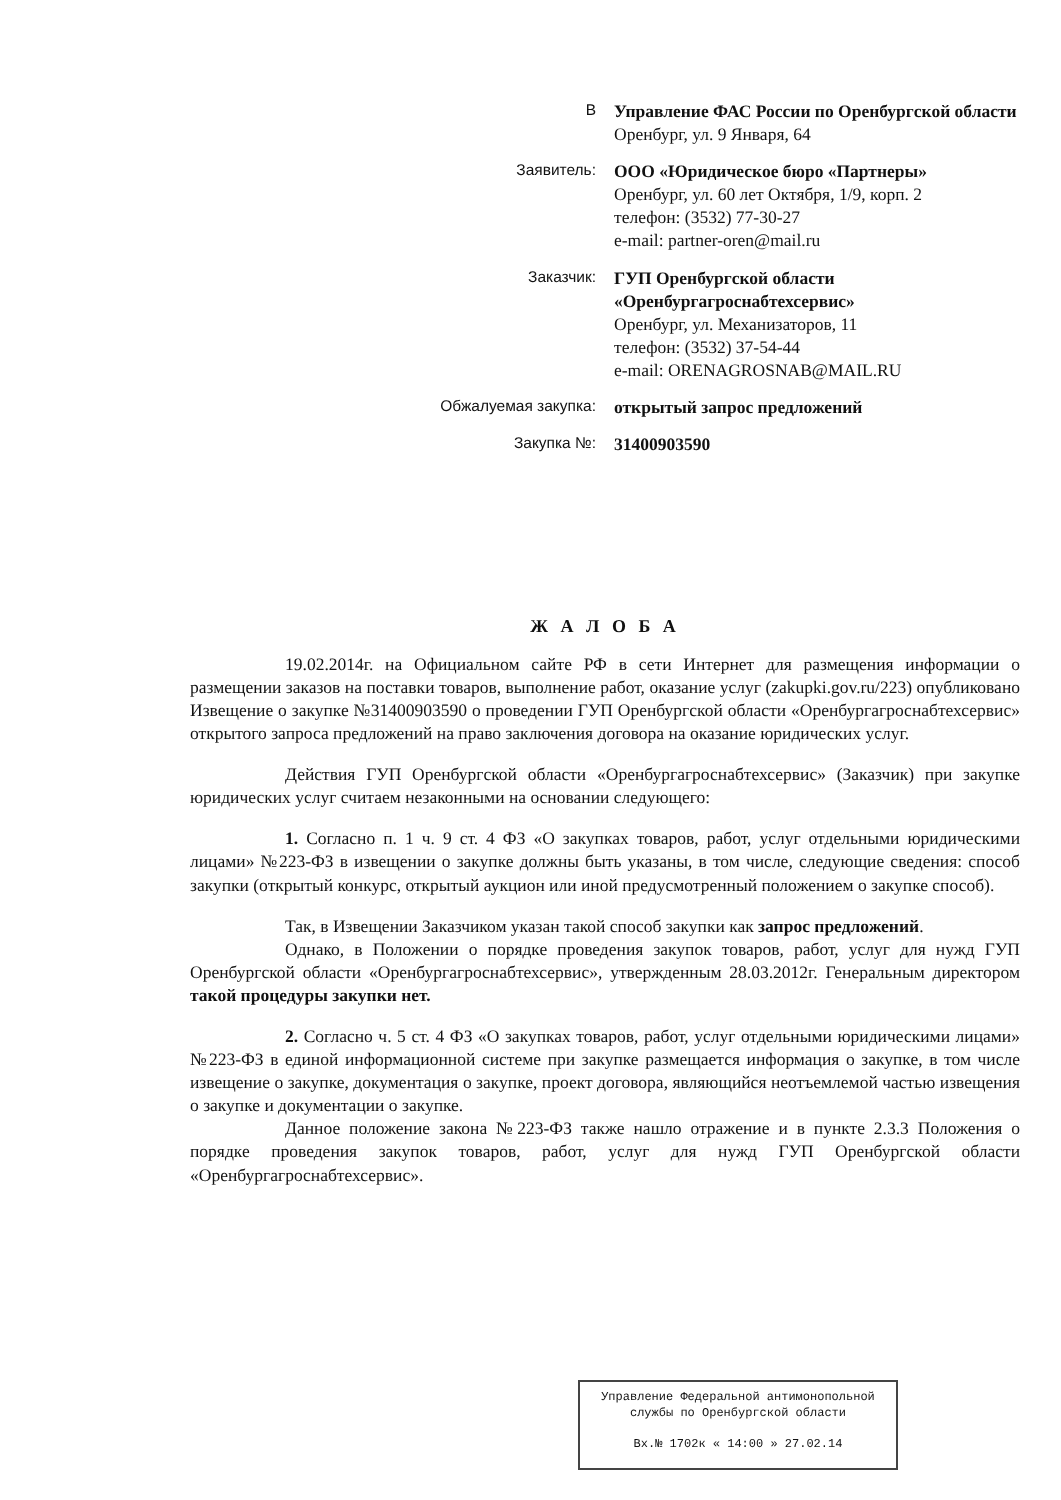В Управление ФАС России по Оренбургской области
Оренбург, ул. 9 Января, 64
Заявитель: ООО «Юридическое бюро «Партнеры»
Оренбург, ул. 60 лет Октября, 1/9, корп. 2
телефон: (3532) 77-30-27
e-mail: partner-oren@mail.ru
Заказчик: ГУП Оренбургской области «Оренбургагроснабтехсервис»
Оренбург, ул. Механизаторов, 11
телефон: (3532) 37-54-44
e-mail: ORENAGROSNAB@MAIL.RU
Обжалуемая закупка: открытый запрос предложений
Закупка №: 31400903590
Ж А Л О Б А
19.02.2014г. на Официальном сайте РФ в сети Интернет для размещения информации о размещении заказов на поставки товаров, выполнение работ, оказание услуг (zakupki.gov.ru/223) опубликовано Извещение о закупке №31400903590 о проведении ГУП Оренбургской области «Оренбургагроснабтехсервис» открытого запроса предложений на право заключения договора на оказание юридических услуг.
Действия ГУП Оренбургской области «Оренбургагроснабтехсервис» (Заказчик) при закупке юридических услуг считаем незаконными на основании следующего:
1. Согласно п. 1 ч. 9 ст. 4 ФЗ «О закупках товаров, работ, услуг отдельными юридическими лицами» №223-ФЗ в извещении о закупке должны быть указаны, в том числе, следующие сведения: способ закупки (открытый конкурс, открытый аукцион или иной предусмотренный положением о закупке способ).
Так, в Извещении Заказчиком указан такой способ закупки как запрос предложений.
Однако, в Положении о порядке проведения закупок товаров, работ, услуг для нужд ГУП Оренбургской области «Оренбургагроснабтехсервис», утвержденным 28.03.2012г. Генеральным директором такой процедуры закупки нет.
2. Согласно ч. 5 ст. 4 ФЗ «О закупках товаров, работ, услуг отдельными юридическими лицами» №223-ФЗ в единой информационной системе при закупке размещается информация о закупке, в том числе извещение о закупке, документация о закупке, проект договора, являющийся неотъемлемой частью извещения о закупке и документации о закупке.
Данное положение закона №223-ФЗ также нашло отражение и в пункте 2.3.3 Положения о порядке проведения закупок товаров, работ, услуг для нужд ГУП Оренбургской области «Оренбургагроснабтехсервис».
Управление Федеральной антимонопольной службы по Оренбургской области
Вх.№ 1702к « 14:00 » 27.02.14